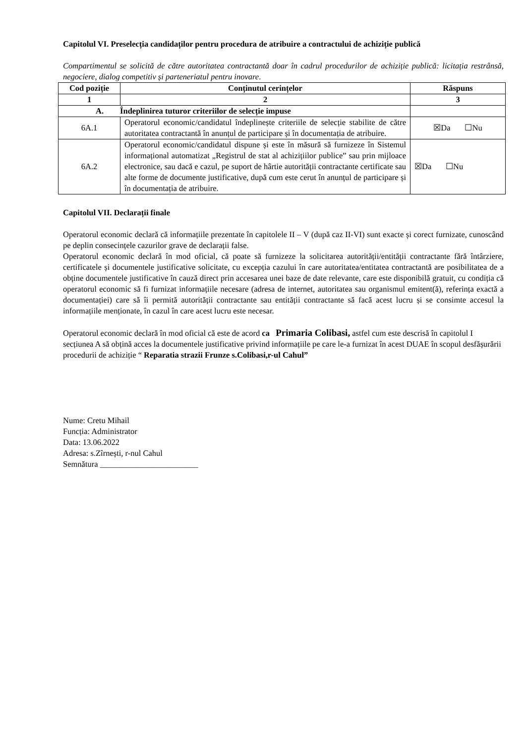Capitolul VI. Preselecția candidaților pentru procedura de atribuire a contractului de achiziție publică
Compartimentul se solicită de către autoritatea contractantă doar în cadrul procedurilor de achiziție publică: licitația restrânsă, negociere, dialog competitiv și parteneriatul pentru inovare.
| Cod poziție | Conținutul cerințelor | Răspuns |
| --- | --- | --- |
| 1 | 2 | 3 |
| A. Îndeplinirea tuturor criteriilor de selecție impuse | | |
| 6A.1 | Operatorul economic/candidatul îndeplinește criteriile de selecție stabilite de către autoritatea contractantă în anunțul de participare și în documentația de atribuire. | ☒Da ☐Nu |
| 6A.2 | Operatorul economic/candidatul dispune și este în măsură să furnizeze în Sistemul informațional automatizat „Registrul de stat al achizițiilor publice” sau prin mijloace electronice, sau dacă e cazul, pe suport de hârtie autorității contractante certificate sau alte forme de documente justificative, după cum este cerut în anunțul de participare și în documentația de atribuire. | ☒Da ☐Nu |
Capitolul VII. Declarații finale
Operatorul economic declară că informațiile prezentate în capitolele II – V (după caz II-VI) sunt exacte și corect furnizate, cunoscând pe deplin consecințele cazurilor grave de declarații false.
Operatorul economic declară în mod oficial, că poate să furnizeze la solicitarea autorității/entității contractante fără întârziere, certificatele și documentele justificative solicitate, cu excepția cazului în care autoritatea/entitatea contractantă are posibilitatea de a obține documentele justificative în cauză direct prin accesarea unei baze de date relevante, care este disponibilă gratuit, cu condiția că operatorul economic să fi furnizat informațiile necesare (adresa de internet, autoritatea sau organismul emitent(ă), referința exactă a documentației) care să îi permită autorității contractante sau entității contractante să facă acest lucru și se consimte accesul la informațiile menționate, în cazul în care acest lucru este necesar.
Operatorul economic declară în mod oficial că este de acord ca Primaria Colibasi, astfel cum este descrisă în capitolul I secțiunea A să obțină acces la documentele justificative privind informațiile pe care le-a furnizat în acest DUAE în scopul desfășurării procedurii de achiziție “ Reparatia strazii Frunze s.Colibasi,r-ul Cahul”
Nume: Cretu Mihail
Funcția: Administrator
Data: 13.06.2022
Adresa: s.Zîrnești, r-nul Cahul
Semnătura ________________________